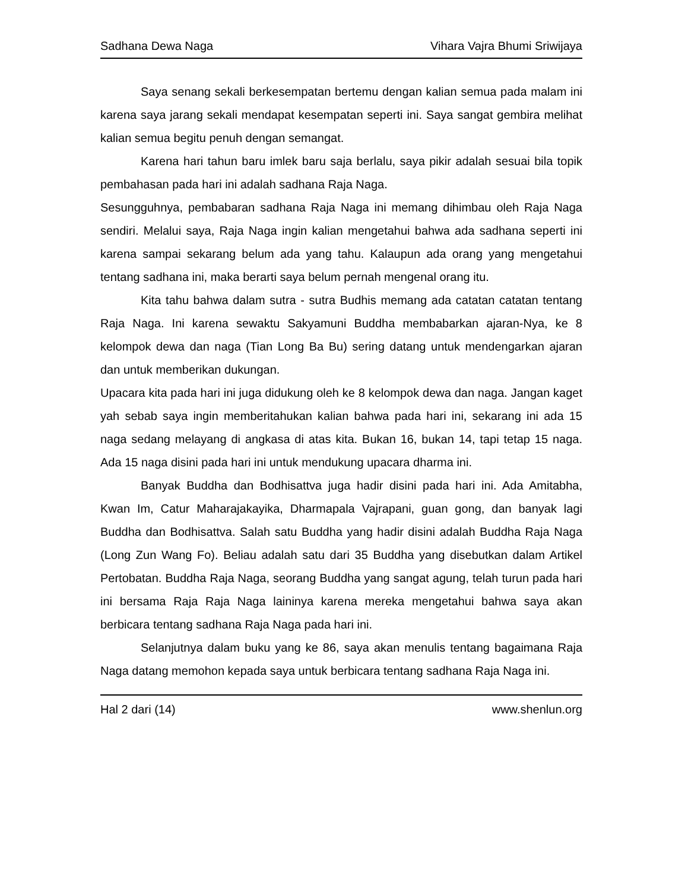Sadhana Dewa Naga Vihara Vajra Bhumi Sriwijaya
Saya senang sekali berkesempatan bertemu dengan kalian semua pada malam ini karena saya jarang sekali mendapat kesempatan seperti ini. Saya sangat gembira melihat kalian semua begitu penuh dengan semangat.
Karena hari tahun baru imlek baru saja berlalu, saya pikir adalah sesuai bila topik pembahasan pada hari ini adalah sadhana Raja Naga.
Sesungguhnya, pembabaran sadhana Raja Naga ini memang dihimbau oleh Raja Naga sendiri. Melalui saya, Raja Naga ingin kalian mengetahui bahwa ada sadhana seperti ini karena sampai sekarang belum ada yang tahu. Kalaupun ada orang yang mengetahui tentang sadhana ini, maka berarti saya belum pernah mengenal orang itu.
Kita tahu bahwa dalam sutra - sutra Budhis memang ada catatan catatan tentang Raja Naga. Ini karena sewaktu Sakyamuni Buddha membabarkan ajaran-Nya, ke 8 kelompok dewa dan naga (Tian Long Ba Bu) sering datang untuk mendengarkan ajaran dan untuk memberikan dukungan.
Upacara kita pada hari ini juga didukung oleh ke 8 kelompok dewa dan naga. Jangan kaget yah sebab saya ingin memberitahukan kalian bahwa pada hari ini, sekarang ini ada 15 naga sedang melayang di angkasa di atas kita. Bukan 16, bukan 14, tapi tetap 15 naga. Ada 15 naga disini pada hari ini untuk mendukung upacara dharma ini.
Banyak Buddha dan Bodhisattva juga hadir disini pada hari ini. Ada Amitabha, Kwan Im, Catur Maharajakayika, Dharmapala Vajrapani, guan gong, dan banyak lagi Buddha dan Bodhisattva. Salah satu Buddha yang hadir disini adalah Buddha Raja Naga (Long Zun Wang Fo). Beliau adalah satu dari 35 Buddha yang disebutkan dalam Artikel Pertobatan. Buddha Raja Naga, seorang Buddha yang sangat agung, telah turun pada hari ini bersama Raja Raja Naga laininya karena mereka mengetahui bahwa saya akan berbicara tentang sadhana Raja Naga pada hari ini.
Selanjutnya dalam buku yang ke 86, saya akan menulis tentang bagaimana Raja Naga datang memohon kepada saya untuk berbicara tentang sadhana Raja Naga ini.
Hal 2 dari (14) www.shenlun.org